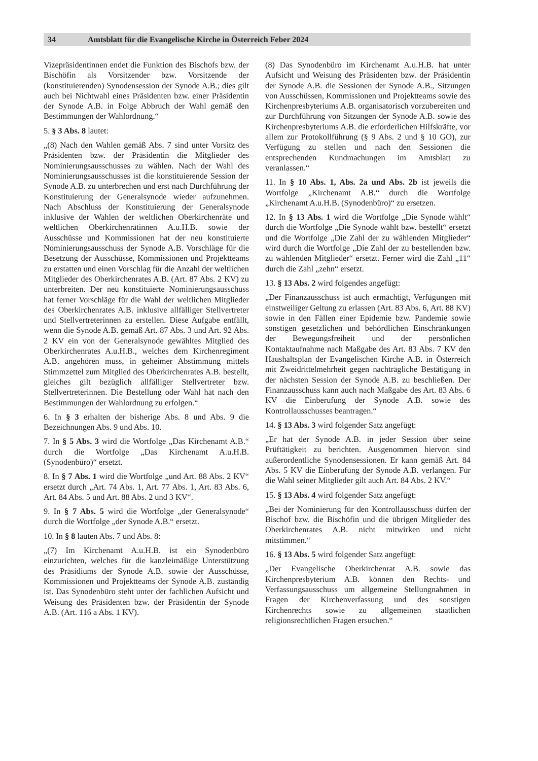34 Amtsblatt für die Evangelische Kirche in Österreich Feber 2024
Vizepräsidentinnen endet die Funktion des Bischofs bzw. der Bischöfin als Vorsitzender bzw. Vorsitzende der (konstituierenden) Synodensession der Synode A.B.; dies gilt auch bei Nichtwahl eines Präsidenten bzw. einer Präsidentin der Synode A.B. in Folge Abbruch der Wahl gemäß den Bestimmungen der Wahlordnung.“
5. § 3 Abs. 8 lautet:
„(8) Nach den Wahlen gemäß Abs. 7 sind unter Vorsitz des Präsidenten bzw. der Präsidentin die Mitglieder des Nominierungsausschusses zu wählen. Nach der Wahl des Nominierungsausschusses ist die konstituierende Session der Synode A.B. zu unterbrechen und erst nach Durchführung der Konstituierung der Generalsynode wieder aufzunehmen. Nach Abschluss der Konstituierung der Generalsynode inklusive der Wahlen der weltlichen Oberkirchenräte und weltlichen Oberkirchenrätinnen A.u.H.B. sowie der Ausschüsse und Kommissionen hat der neu konstituierte Nominierungsausschuss der Synode A.B. Vorschläge für die Besetzung der Ausschüsse, Kommissionen und Projektteams zu erstatten und einen Vorschlag für die Anzahl der weltlichen Mitglieder des Oberkirchenrates A.B. (Art. 87 Abs. 2 KV) zu unterbreiten. Der neu konstituierte Nominierungsausschuss hat ferner Vorschläge für die Wahl der weltlichen Mitglieder des Oberkirchenrates A.B. inklusive allfälliger Stellvertreter und Stellvertreterinnen zu erstellen. Diese Aufgabe entfällt, wenn die Synode A.B. gemäß Art. 87 Abs. 3 und Art. 92 Abs. 2 KV ein von der Generalsynode gewähltes Mitglied des Oberkirchenrates A.u.H.B., welches dem Kirchenregiment A.B. angehören muss, in geheimer Abstimmung mittels Stimmzettel zum Mitglied des Oberkirchenrates A.B. bestellt, gleiches gilt bezüglich allfälliger Stellvertreter bzw. Stellvertreterinnen. Die Bestellung oder Wahl hat nach den Bestimmungen der Wahlordnung zu erfolgen.“
6. In § 3 erhalten der bisherige Abs. 8 und Abs. 9 die Bezeichnungen Abs. 9 und Abs. 10.
7. In § 5 Abs. 3 wird die Wortfolge „Das Kirchenamt A.B.“ durch die Wortfolge „Das Kirchenamt A.u.H.B. (Synodenbüro)“ ersetzt.
8. In § 7 Abs. 1 wird die Wortfolge „und Art. 88 Abs. 2 KV“ ersetzt durch „Art. 74 Abs. 1, Art. 77 Abs. 1, Art. 83 Abs. 6, Art. 84 Abs. 5 und Art. 88 Abs. 2 und 3 KV“.
9. In § 7 Abs. 5 wird die Wortfolge „der Generalsynode“ durch die Wortfolge „der Synode A.B.“ ersetzt.
10. In § 8 lauten Abs. 7 und Abs. 8:
„(7) Im Kirchenamt A.u.H.B. ist ein Synodenbüro einzurichten, welches für die kanzleimäßige Unterstützung des Präsidiums der Synode A.B. sowie der Ausschüsse, Kommissionen und Projektteams der Synode A.B. zuständig ist. Das Synodenbüro steht unter der fachlichen Aufsicht und Weisung des Präsidenten bzw. der Präsidentin der Synode A.B. (Art. 116 a Abs. 1 KV).
(8) Das Synodenbüro im Kirchenamt A.u.H.B. hat unter Aufsicht und Weisung des Präsidenten bzw. der Präsidentin der Synode A.B. die Sessionen der Synode A.B., Sitzungen von Ausschüssen, Kommissionen und Projektteams sowie des Kirchenpresbyteriums A.B. organisatorisch vorzubereiten und zur Durchführung von Sitzungen der Synode A.B. sowie des Kirchenpresbyteriums A.B. die erforderlichen Hilfskräfte, vor allem zur Protokollführung (§ 9 Abs. 2 und § 10 GO), zur Verfügung zu stellen und nach den Sessionen die entsprechenden Kundmachungen im Amtsblatt zu veranlassen.“
11. In § 10 Abs. 1, Abs. 2a und Abs. 2b ist jeweils die Wortfolge „Kirchenamt A.B.“ durch die Wortfolge „Kirchenamt A.u.H.B. (Synodenbüro)“ zu ersetzen.
12. In § 13 Abs. 1 wird die Wortfolge „Die Synode wählt“ durch die Wortfolge „Die Synode wählt bzw. bestellt“ ersetzt und die Wortfolge „Die Zahl der zu wählenden Mitglieder“ wird durch die Wortfolge „Die Zahl der zu bestellenden bzw. zu wählenden Mitglieder“ ersetzt. Ferner wird die Zahl „11“ durch die Zahl „zehn“ ersetzt.
13. § 13 Abs. 2 wird folgendes angefügt:
„Der Finanzausschuss ist auch ermächtigt, Verfügungen mit einstweiliger Geltung zu erlassen (Art. 83 Abs. 6, Art. 88 KV) sowie in den Fällen einer Epidemie bzw. Pandemie sowie sonstigen gesetzlichen und behördlichen Einschränkungen der Bewegungsfreiheit und der persönlichen Kontaktaufnahme nach Maßgabe des Art. 83 Abs. 7 KV den Haushaltsplan der Evangelischen Kirche A.B. in Österreich mit Zweidrittelmehrheit gegen nachträgliche Bestätigung in der nächsten Session der Synode A.B. zu beschließen. Der Finanzausschuss kann auch nach Maßgabe des Art. 83 Abs. 6 KV die Einberufung der Synode A.B. sowie des Kontrollausschusses beantragen.“
14. § 13 Abs. 3 wird folgender Satz angefügt:
„Er hat der Synode A.B. in jeder Session über seine Prüftätigkeit zu berichten. Ausgenommen hiervon sind außerordentliche Synodensessionen. Er kann gemäß Art. 84 Abs. 5 KV die Einberufung der Synode A.B. verlangen. Für die Wahl seiner Mitglieder gilt auch Art. 84 Abs. 2 KV.“
15. § 13 Abs. 4 wird folgender Satz angefügt:
„Bei der Nominierung für den Kontrollausschuss dürfen der Bischof bzw. die Bischöfin und die übrigen Mitglieder des Oberkirchenrates A.B. nicht mitwirken und nicht mitstimmen.“
16. § 13 Abs. 5 wird folgender Satz angefügt:
„Der Evangelische Oberkirchenrat A.B. sowie das Kirchenpresbyterium A.B. können den Rechts- und Verfassungsausschuss um allgemeine Stellungnahmen in Fragen der Kirchenverfassung und des sonstigen Kirchenrechts sowie zu allgemeinen staatlichen religionsrechtlichen Fragen ersuchen.“